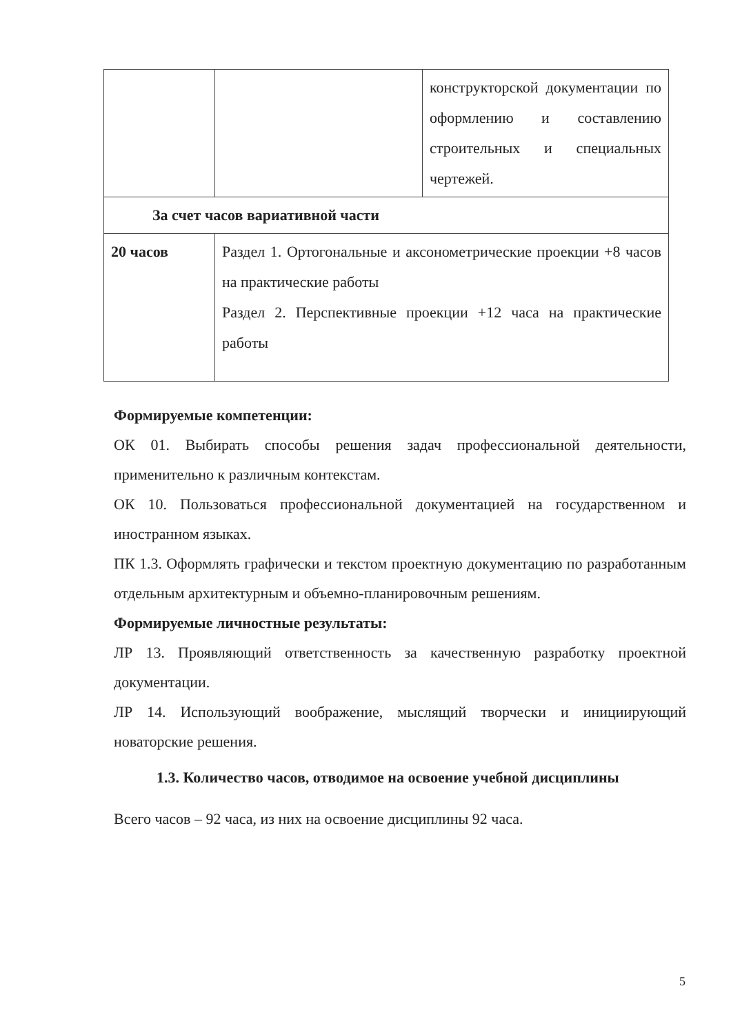| | | конструкторской документации по оформлению и составлению строительных и специальных чертежей. |
| За счет часов вариативной части | | |
| 20 часов | Раздел 1. Ортогональные и аксонометрические проекции +8 часов на практические работы Раздел 2. Перспективные проекции +12 часа на практические работы | |
Формируемые компетенции:
ОК 01. Выбирать способы решения задач профессиональной деятельности, применительно к различным контекстам.
ОК 10. Пользоваться профессиональной документацией на государственном и иностранном языках.
ПК 1.3. Оформлять графически и текстом проектную документацию по разработанным отдельным архитектурным и объемно-планировочным решениям.
Формируемые личностные результаты:
ЛР 13. Проявляющий ответственность за качественную разработку проектной документации.
ЛР 14. Использующий воображение, мыслящий творчески и инициирующий новаторские решения.
1.3. Количество часов, отводимое на освоение учебной дисциплины
Всего часов – 92 часа, из них на освоение дисциплины 92 часа.
5